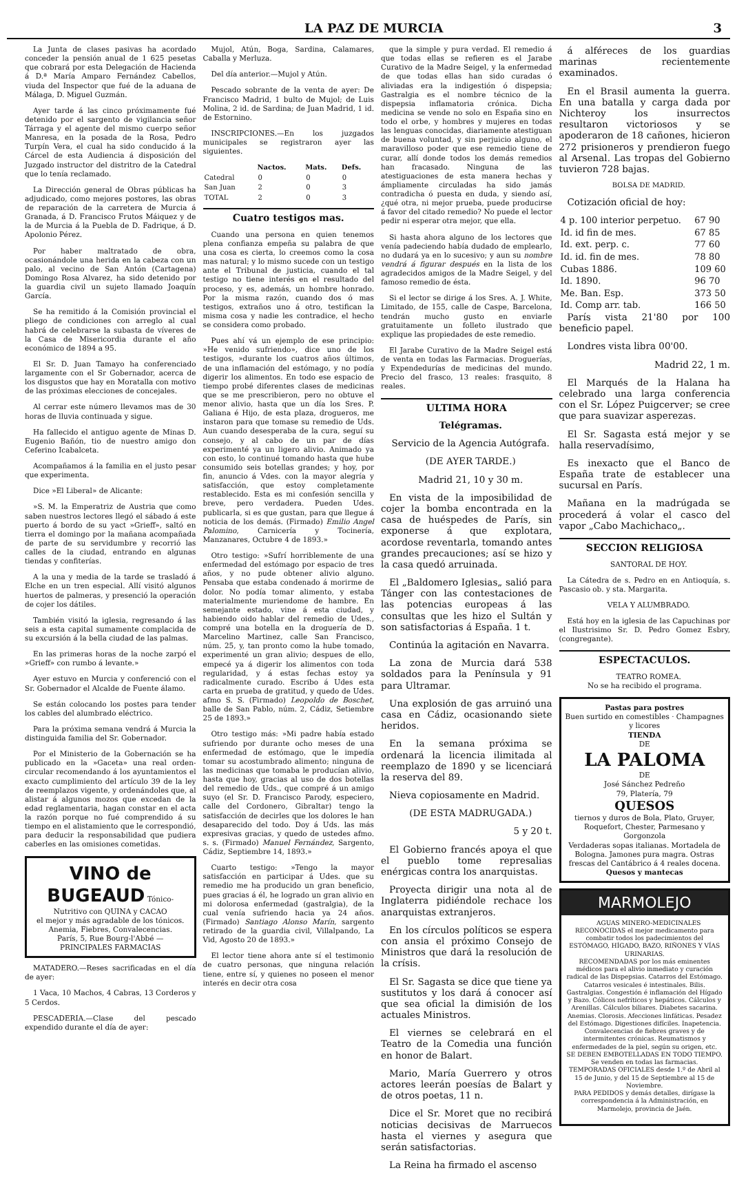LA PAZ DE MURCIA 3
La Junta de clases pasivas ha acordado conceder la pensión anual de 1 625 pesetas que cobrará por esta Delegación de Hacienda á D.ª María Amparo Fernández Cabellos, viuda del Inspector que fué de la aduana de Málaga, D. Miguel Guzmán.
Ayer tarde á las cinco próximamente fué detenido por el sargento de vigilancia señor Tárraga y el agente del mismo cuerpo señor Manresa, en la posada de la Rosa, Pedro Turpín Vera, el cual ha sido conducido á la Cárcel de esta Audiencia á disposición del Juzgado instructor del distritro de la Catedral que lo tenía reclamado.
La Dirección general de Obras públicas ha adjudicado, como mejores postores, las obras de reparación de la carretera de Murcia á Granada, á D. Francisco Frutos Máiquez y de la de Murcia á la Puebla de D. Fadrique, á D. Apolonio Pérez.
Por haber maltratado de obra, ocasionándole una herida en la cabeza con un palo, al vecino de San Antón (Cartagena) Domingo Rosa Alvarez, ha sido detenido por la guardia civil un sujeto llamado Joaquín García.
Se ha remitido á la Comisión provincial el pliego de condiciones con arreglo al cual habrá de celebrarse la subasta de víveres de la Casa de Misericordia durante el año económico de 1894 a 95.
El Sr. D. Juan Tamayo ha conferenciado largamente con el Sr Gobernador, acerca de los disgustos que hay en Moratalla con motivo de las próximas elecciones de concejales.
Al cerrar este número llevamos mas de 30 horas de lluvia continuada y sigue.
Ha fallecido el antiguo agente de Minas D. Eugenio Bañón, tio de nuestro amigo don Ceferino Icabalceta.
Acompañamos á la familia en el justo pesar que experimenta.
Dice »El Liberal» de Alicante:
»S. M. la Emperatriz de Austria que como saben nuestros lectores llegó el sábado á este puerto á bordo de su yact »Grieff», saltó en tierra el domingo por la mañana acompañada de parte de su servidumbre y recorrió las calles de la ciudad, entrando en algunas tiendas y confiterías.
A la una y media de la tarde se trasladó á Elche en un tren especial. Allí visitó algunos huertos de palmeras, y presenció la operación de cojer los dátiles.
También visitó la iglesia, regresando á las seis a esta capital sumamente complacida de su excursión á la bella ciudad de las palmas.
En las primeras horas de la noche zarpó el »Grieff» con rumbo á levante.»
Ayer estuvo en Murcia y conferenció con el Sr. Gobernador el Alcalde de Fuente álamo.
Se están colocando los postes para tender los cables del alumbrado eléctrico.
Para la próxima semana vendrá á Murcia la distinguida familia del Sr. Gobernador.
Por el Ministerio de la Gobernación se ha publicado en la »Gaceta» una real orden-circular recomendando á los ayuntamientos el exacto cumplimiento del artículo 39 de la ley de reemplazos vigente, y ordenándoles que, al alistar á algunos mozos que excedan de la edad reglamentaria, hagan constar en el acta la razón porque no fué comprendido á su tiempo en el alistamiento que le correspondió, para deducir la responsabilidad que pudiera caberles en las omisiones cometidas.
VINO de BUGEAUD Tónico-Nutritivo con QUINA y CACAO
el mejor y más agradable de los tónicos. Anemia, Fiebres, Convalecencias.
París, 5, Rue Bourg-l'Abbé — PRINCIPALES FARMACIAS
MATADERO.—Reses sacrificadas en el día de ayer:
1 Vaca, 10 Machos, 4 Cabras, 13 Corderos y 5 Cerdos.
PESCADERIA.—Clase del pescado expendido durante el día de ayer:
Mujol, Atún, Boga, Sardina, Calamares, Caballa y Merluza.
Del día anterior.—Mujol y Atún.
Pescado sobrante de la venta de ayer: De Francisco Madrid, 1 bulto de Mujol; de Luis Molina, 2 id. de Sardina; de Juan Madrid, 1 id. de Estornino.
INSCRIPCIONES.—En los juzgados municipales se registraron ayer las siguientes.
| | Nactos. | Mats. | Defs. |
| --- | --- | --- | --- |
| Catedral | 0 | 0 | 0 |
| San Juan | 2 | 0 | 3 |
| TOTAL | 2 | 0 | 3 |
Cuatro testigos mas.
Cuando una persona en quien tenemos plena confianza empeña su palabra de que una cosa es cierta, lo creemos como la cosa mas natural; y lo mismo sucede con un testigo ante el Tribunal de justicia, cuando el tal testigo no tiene interés en el resultado del proceso, y es, además, un hombre honrado. Por la misma razón, cuando dos ó mas testigos, extraños uno á otro, testifican la misma cosa y nadie les contradice, el hecho se considera como probado.
Pues ahí vá un ejemplo de ese principio: »He venido sufriendo», dice uno de los testigos, »durante los cuatros años últimos, de una inflamación del estómago, y no podía digerir los alimentos. En todo ese espacio de tiempo probé diferentes clases de medicinas que se me prescribieron, pero no obtuve el menor alivio, hasta que un día los Sres. P. Galiana é Hijo, de esta plaza, drogueros, me instaron para que tomase su remedio de Uds. Aun cuando desesperaba de la cura, seguí su consejo, y al cabo de un par de días experimenté ya un ligero alivio. Animado ya con esto, lo continué tomando hasta que hube consumido seis botellas grandes; y hoy, por fin, anuncio á Vdes. con la mayor alegría y satisfacción, que estoy completamente restablecido. Esta es mi confesión sencilla y breve, pero verdadera. Pueden Udes. publicarla, si es que gustan, para que llegue á noticia de los demás. (Firmado) Emilio Angel Palomino, Carnicería y Tocinería, Manzanares, Octubre 4 de 1893.»
Otro testigo: »Sufrí horriblemente de una enfermedad del estómago por espacio de tres años, y no pude obtener alivio alguno. Pensaba que estaba condenado á morirme de dolor. No podía tomar alimento, y estaba materialmente muriendome de hambre. En semejante estado, vine á esta ciudad, y habiendo oido hablar del remedio de Udes., compré una botella en la droguería de D. Marcelino Martinez, calle San Francisco, núm. 25, y, tan pronto como la hube tomado, experimenté un gran alivio; despues de ello, empecé ya á digerir los alimentos con toda regularidad, y á estas fechas estoy ya radicalmente curado. Escribo á Udes esta carta en prueba de gratitud, y quedo de Udes. afmo S. S. (Firmado) Leopoldo de Boschet, balle de San Pablo, núm. 2, Cádiz, Setiembre 25 de 1893.»
Otro testigo más: »Mi padre había estado sufriendo por durante ocho meses de una enfermedad de estómago, que le impedía tomar su acostumbrado alimento; ninguna de las medicinas que tomaba le producían alivio, hasta que hoy, gracias al uso de dos botellas del remedio de Uds., que compré á un amigo suyo (el Sr. D. Francisco Parody, especiero, calle del Cordonero, Gibraltar) tengo la satisfacción de decirles que los dolores le han desaparecido del todo. Doy á Uds. las más expresivas gracias, y quedo de ustedes afmo. s. s. (Firmado) Manuel Fernández, Sargento, Cádiz, Septiembre 14, 1893.»
Cuarto testigo: »Tengo la mayor satisfacción en participar á Udes. que su remedio me ha producido un gran beneficio, pues gracias á él, he logrado un gran alivio en mi dolorosa enfermedad (gastralgia), de la cual venía sufriendo hacia ya 24 años. (Firmado) Santiago Alonso Marín, sargento retirado de la guardia civil, Villalpando, La Vid, Agosto 20 de 1893.»
El lector tiene ahora ante sí el testimonio de cuatro personas, que ninguna relación tiene, entre sí, y quienes no poseen el menor interés en decir otra cosa
que la simple y pura verdad. El remedio á que todas ellas se refieren es el Jarabe Curativo de la Madre Seigel, y la enfermedad de que todas ellas han sido curadas ó aliviadas era la indigestión ó dispepsia; Gastralgia es el nombre técnico de la dispepsia inflamatoria crónica. Dicha medicina se vende no solo en España sino en todo el orbe, y hombres y mujeres en todas las lenguas conocidas, diariamente atestiguan de buena voluntad, y sin perjuicio alguno, el maravilloso poder que ese remedio tiene de curar, allí donde todos los demás remedios han fracasado. Ninguna de las atestiguaciones de esta manera hechas y ámpliamente circuladas ha sido jamás contradicha ó puesta en duda, y siendo así, ¿qué otra, ni mejor prueba, puede producirse á favor del citado remedio? No puede el lector pedir ni esperar otra mejor, que ella.
Si hasta ahora alguno de los lectores que venía padeciendo había dudado de emplearlo, no dudará ya en lo sucesivo; y aun su nombre vendrá á figurar después en la lista de los agradecidos amigos de la Madre Seigel, y del famoso remedio de ésta.
Si el lector se dirige á los Sres. A. J. White, Limitado, de 155, calle de Caspe, Barcelona, tendrán mucho gusto en enviarle gratuitamente un folleto ilustrado que explique las propiedades de este remedio.
El Jarabe Curativo de la Madre Seigel está de venta en todas las Farmacias. Droguerías, y Expendedurías de medicinas del mundo. Precio del frasco, 13 reales: frasquito, 8 reales.
ULTIMA HORA
Telégramas.
Servicio de la Agencia Autógrafa.
(DE AYER TARDE.)
Madrid 21, 10 y 30 m.
En vista de la imposibilidad de cojer la bomba encontrada en la casa de huéspedes de París, sin exponerse á que explotara, acordose reventarla, tomando antes grandes precauciones; así se hizo y la casa quedó arruinada.
El „Baldomero Iglesias„ salió para Tánger con las contestaciones de las potencias europeas á las consultas que les hizo el Sultán y son satisfactorias á España. 1 t.
Continúa la agitación en Navarra.
La zona de Murcia dará 538 soldados para la Península y 91 para Ultramar.
Una explosión de gas arruinó una casa en Cádiz, ocasionando siete heridos.
En la semana próxima se ordenará la licencia ilimitada al reemplazo de 1890 y se licenciará la reserva del 89.
Nieva copiosamente en Madrid.
(DE ESTA MADRUGADA.)
5 y 20 t.
El Gobierno francés apoya el que el pueblo tome represalias enérgicas contra los anarquistas.
Proyecta dirigir una nota al de Inglaterra pidiéndole rechace los anarquistas extranjeros.
En los círculos políticos se espera con ansia el próximo Consejo de Ministros que dará la resolución de la crísis.
El Sr. Sagasta se dice que tiene ya sustitutos y los dará á conocer así que sea oficial la dimisión de los actuales Ministros.
El viernes se celebrará en el Teatro de la Comedia una función en honor de Balart.
Mario, María Guerrero y otros actores leerán poesías de Balart y de otros poetas, 11 n.
Dice el Sr. Moret que no recibirá noticias decisivas de Marruecos hasta el viernes y asegura que serán satisfactorias.
La Reina ha firmado el ascenso
á alféreces de los guardias marinas recientemente examinados.
En el Brasil aumenta la guerra. En una batalla y carga dada por Nichteroy los insurrectos resultaron victoriosos y se apoderaron de 18 cañones, hicieron 272 prisioneros y prendieron fuego al Arsenal. Las tropas del Gobierno tuvieron 728 bajas.
BOLSA DE MADRID.
Cotización oficial de hoy:
| 4 p. 100 interior perpetuo. | 67 90 |
| Id. id fin de mes. | 67 85 |
| Id. ext. perp. c. | 77 60 |
| Id. id. fin de mes. | 78 80 |
| Cubas 1886. | 109 60 |
| Id. 1890. | 96 70 |
| Me. Ban. Esp. | 373 50 |
| Id. Comp arr. tab. | 166 50 |
París vista 21'80 por 100 beneficio papel.
Londres vista libra 00'00.
Madrid 22, 1 m.
El Marqués de la Halana ha celebrado una larga conferencia con el Sr. López Puigcerver; se cree que para suavizar asperezas.
El Sr. Sagasta está mejor y se halla reservadísimo,
Es inexacto que el Banco de España trate de establecer una sucursal en París.
Mañana en la madrúgada se procederá á volar el casco del vapor „Cabo Machichaco„.
SECCION RELIGIOSA
SANTORAL DE HOY.
La Cátedra de s. Pedro en en Antioquía, s. Pascasio ob. y sta. Margarita.
VELA Y ALUMBRADO.
Está hoy en la iglesia de las Capuchinas por el Ilustrisimo Sr. D. Pedro Gomez Esbry, (congregante).
ESPECTACULOS.
TEATRO ROMEA.
No se ha recibido el programa.
Pastas para postres
Buen surtido en comestibles · Champagnes y licores
TIENDA
DE
LA PALOMA
DE
José Sánchez Pedreño
79, Platería, 79
QUESOS
tiernos y duros de Bola, Plato, Gruyer, Roquefort, Chester, Parmesano y Gorgonzola
Verdaderas sopas italianas. Mortadela de Bologna. Jamones pura magra. Ostras frescas del Cantábrico á 4 reales docena.
Quesos y mantecas
MARMOLEJO
AGUAS MINERO-MEDICINALES RECONOCIDAS el mejor medicamento para combatir todos los padecimientos del ESTÓMAGO, HÍGADO, BAZO, RIÑONES Y VÍAS URINARIAS.
RECOMENDADAS por los más eminentes médicos para el alivio inmediato y curación radical de las Dispepsias. Catarros del Estómago. Catarros vesicales é intestinales. Bilis. Gastralgias. Congestión é inflamación del Hígado y Bazo. Cólicos nefríticos y hepáticos. Cálculos y Arenillas. Cálculos biliares. Diabetes sacarina. Anemias. Clorosis. Afecciones linfáticas. Pesadez del Estómago. Digestiones difíciles. Inapetencia. Convalecencias de fiebres graves y de intermitentes crónicas. Reumatismos y enfermedades de la piel, según su origen, etc.
SE DEBEN EMBOTELLADAS EN TODO TIEMPO. Se venden en todas las farmacias.
TEMPORADAS OFICIALES desde 1.º de Abril al 15 de Junio, y del 15 de Septiembre al 15 de Noviembre.
PARA PEDIDOS y demás detalles, dirígase la correspondencia á la Administración, en Marmolejo, provincia de Jaén.